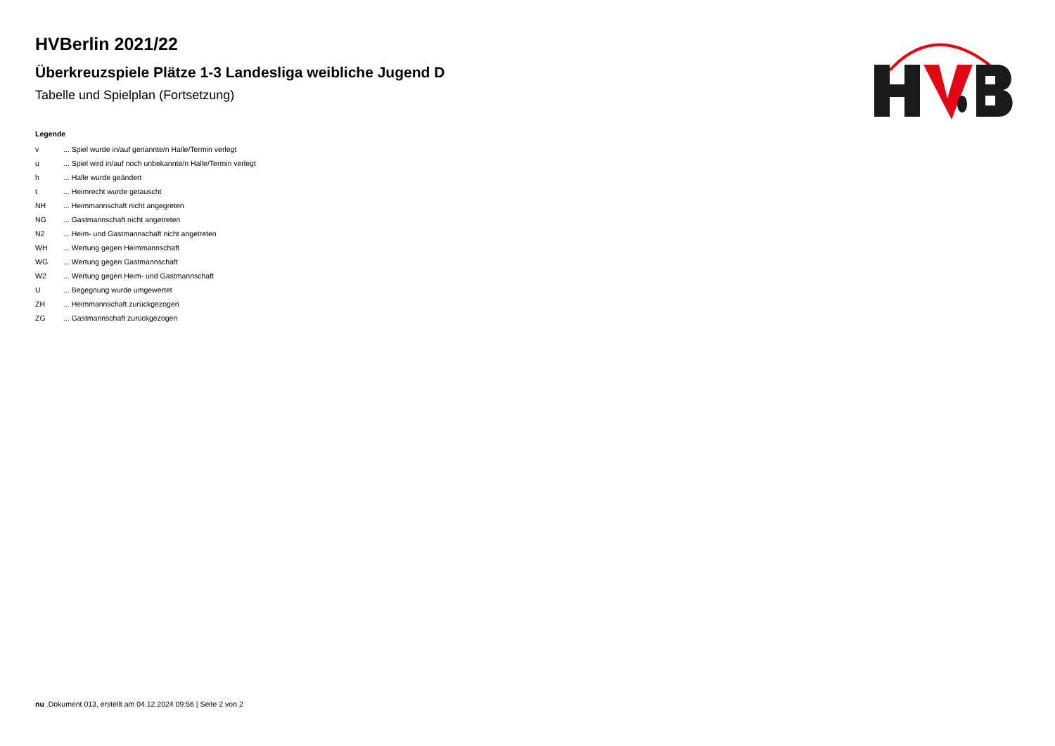HVBerlin 2021/22
Überkreuzspiele Plätze 1-3 Landesliga weibliche Jugend D
Tabelle und Spielplan (Fortsetzung)
Legende
| v | ... Spiel wurde in/auf genannte/n Halle/Termin verlegt |
| u | ... Spiel wird in/auf noch unbekannte/n Halle/Termin verlegt |
| h | ... Halle wurde geändert |
| t | ... Heimrecht wurde getauscht |
| NH | ... Heimmannschaft nicht angegreten |
| NG | ... Gastmannschaft nicht angetreten |
| N2 | ... Heim- und Gastmannschaft nicht angetreten |
| WH | ... Wertung gegen Heimmannschaft |
| WG | ... Wertung gegen Gastmannschaft |
| W2 | ... Wertung gegen Heim- und Gastmannschaft |
| U | ... Begegnung wurde umgewertet |
| ZH | ... Heimmannschaft zurückgezogen |
| ZG | ... Gastmannschaft zurückgezogen |
nu .Dokument 013, erstellt am 04.12.2024 09:56 | Seite 2 von 2